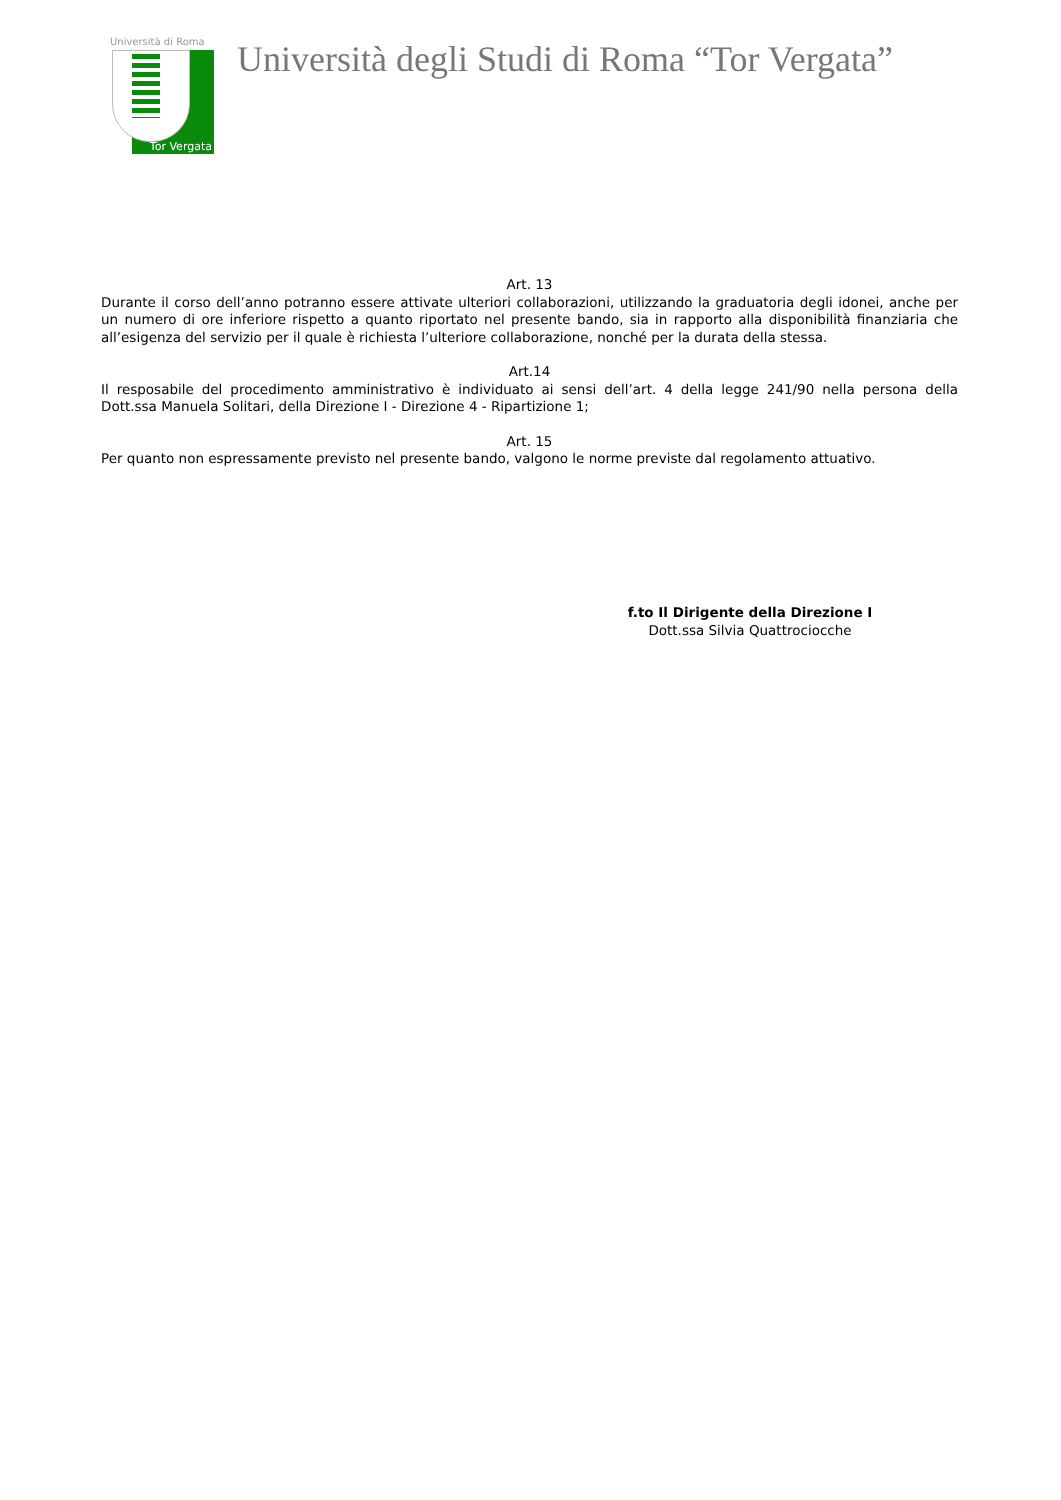Università di Roma
Tor Vergata
Università degli Studi di Roma “Tor Vergata”
Art. 13
Durante il corso dell’anno potranno essere attivate ulteriori collaborazioni, utilizzando la graduatoria degli idonei, anche per un numero di ore inferiore rispetto a quanto riportato nel presente bando, sia in rapporto alla disponibilità finanziaria che all’esigenza del servizio per il quale è richiesta l’ulteriore collaborazione, nonché per la durata della stessa.
Art.14
Il resposabile del procedimento amministrativo è individuato ai sensi dell’art. 4 della legge 241/90 nella persona della Dott.ssa Manuela Solitari, della Direzione I - Direzione 4 - Ripartizione 1;
Art. 15
Per quanto non espressamente previsto nel presente bando, valgono le norme previste dal regolamento attuativo.
f.to Il Dirigente della Direzione I
Dott.ssa Silvia Quattrociocche